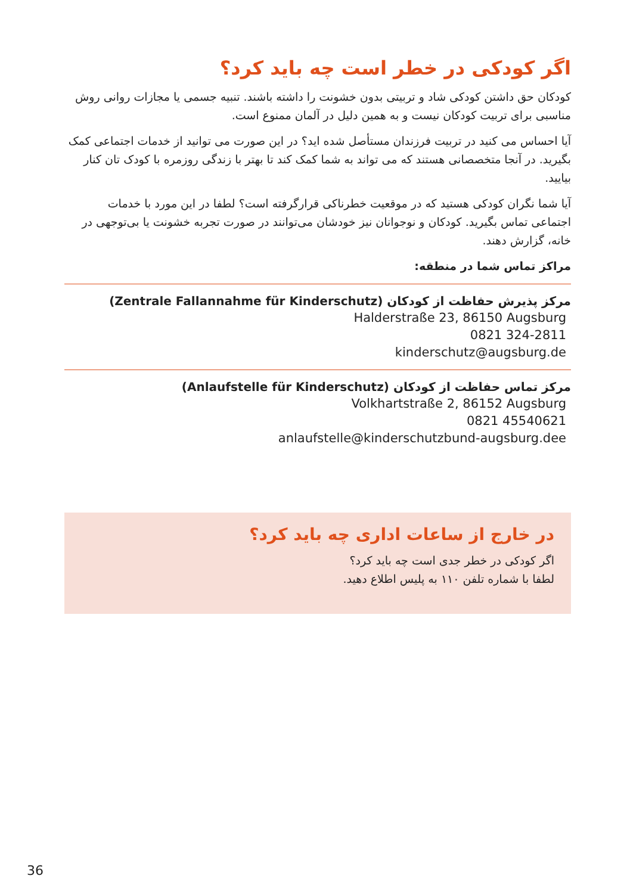اگر کودکی در خطر است چه باید کرد؟
کودکان حق داشتن کودکی شاد و تربیتی بدون خشونت را داشته باشند. تنبیه جسمی یا مجازات روانی روش مناسبی برای تربیت کودکان نیست و به همین دلیل در آلمان ممنوع است.
آیا احساس می کنید در تربیت فرزندان مستأصل شده اید؟ در این صورت می توانید از خدمات اجتماعی کمک بگیرید. در آنجا متخصصانی هستند که می تواند به شما کمک کند تا بهتر با زندگی روزمره با کودک تان کنار بیایید.
آیا شما نگران کودکی هستید که در موقعیت خطرناکی قرارگرفته است؟ لطفا در این مورد با خدمات اجتماعی تماس بگیرید. کودکان و نوجوانان نیز خودشان می‌توانند در صورت تجربه خشونت یا بی‌توجهی در خانه، گزارش دهند.
مراکز تماس شما در منطقه:
مرکز پذیرش حفاظت از کودکان (Zentrale Fallannahme für Kinderschutz)
Halderstraße 23, 86150 Augsburg
0821 324-2811
kinderschutz@augsburg.de
مرکز تماس حفاظت از کودکان (Anlaufstelle für Kinderschutz)
Volkhartstraße 2, 86152 Augsburg
0821 45540621
anlaufstelle@kinderschutzbund-augsburg.dee
در خارج از ساعات اداری چه باید کرد؟
اگر کودکی در خطر جدی است چه باید کرد؟
لطفا با شماره تلفن ۱۱۰ به پلیس اطلاع دهید.
36